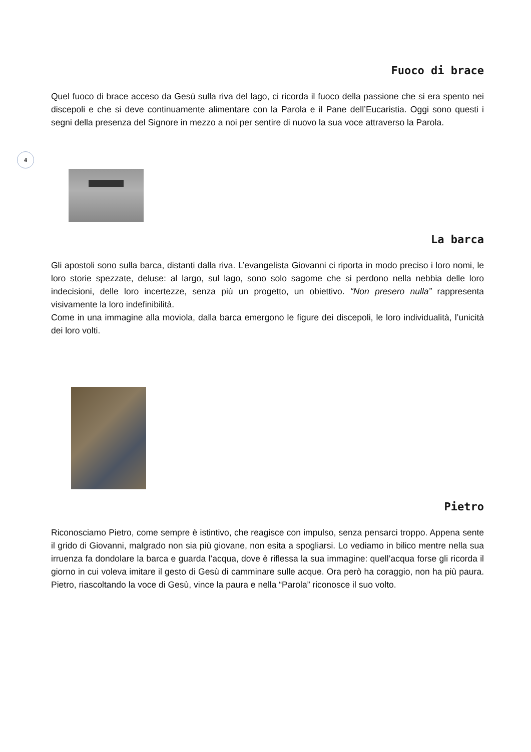4
Fuoco di brace
Quel fuoco di brace acceso da Gesù sulla riva del lago, ci ricorda il fuoco della passione che si era spento nei discepoli e che si deve continuamente alimentare con la Parola e il Pane dell’Eucaristia. Oggi sono questi i segni della presenza del Signore in mezzo a noi per sentire di nuovo la sua voce attraverso la Parola.
La barca
Gli apostoli sono sulla barca, distanti dalla riva. L’evangelista Giovanni ci riporta in modo preciso i loro nomi, le loro storie spezzate, deluse: al largo, sul lago, sono solo sagome che si perdono nella nebbia delle loro indecisioni, delle loro incertezze, senza più un progetto, un obiettivo. “Non presero nulla” rappresenta visivamente la loro indefinibilità.
Come in una immagine alla moviola, dalla barca emergono le figure dei discepoli, le loro individualità, l’unicità dei loro volti.
Pietro
Riconosciamo Pietro, come sempre è istintivo, che reagisce con impulso, senza pensarci troppo. Appena sente il grido di Giovanni, malgrado non sia più giovane, non esita a spogliarsi. Lo vediamo in bilico mentre nella sua irruenza fa dondolare la barca e guarda l’acqua, dove è riflessa la sua immagine: quell’acqua forse gli ricorda il giorno in cui voleva imitare il gesto di Gesù di camminare sulle acque. Ora però ha coraggio, non ha più paura. Pietro, riascoltando la voce di Gesù, vince la paura e nella “Parola” riconosce il suo volto.